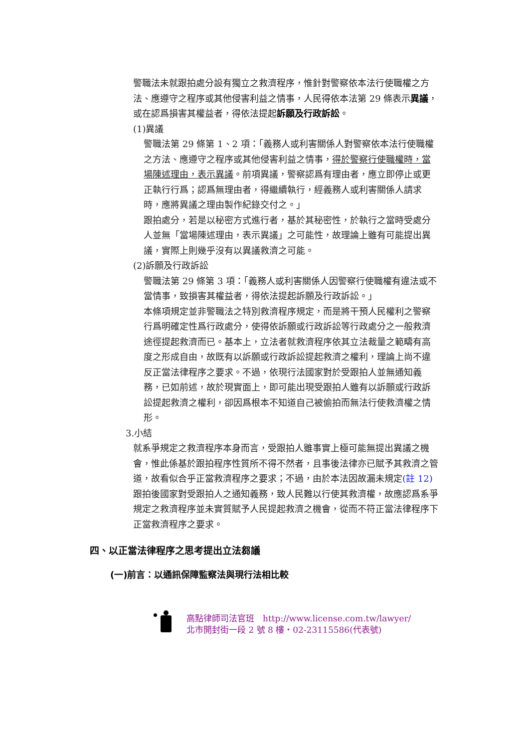警職法未就跟拍處分設有獨立之救濟程序，惟針對警察依本法行使職權之方法、應遵守之程序或其他侵害利益之情事，人民得依本法第 29 條表示異議，或在認爲損害其權益者，得依法提起訴願及行政訴訟。
(1)異議
警職法第 29 條第 1、2 項：「義務人或利害關係人對警察依本法行使職權之方法、應遵守之程序或其他侵害利益之情事，得於警察行使職權時，當場陳述理由，表示異議。前項異議，警察認爲有理由者，應立即停止或更正執行行爲；認爲無理由者，得繼續執行，經義務人或利害關係人請求時，應將異議之理由製作紀錄交付之。」
跟拍處分，若是以秘密方式進行者，基於其秘密性，於執行之當時受處分人並無「當場陳述理由，表示異議」之可能性，故理論上雖有可能提出異議，實際上則幾乎沒有以異議救濟之可能。
(2)訴願及行政訴訟
警職法第 29 條第 3 項：「義務人或利害關係人因警察行使職權有違法或不當情事，致損害其權益者，得依法提起訴願及行政訴訟。」
本條項規定並非警職法之特別救濟程序規定，而是將干預人民權利之警察行爲明確定性爲行政處分，使得依訴願或行政訴訟等行政處分之一般救濟途徑提起救濟而已。基本上，立法者就救濟程序依其立法裁量之範疇有高度之形成自由，故既有以訴願或行政訴訟提起救濟之權利，理論上尚不違反正當法律程序之要求。不過，依現行法國家對於受跟拍人並無通知義務，已如前述，故於現實面上，即可能出現受跟拍人雖有以訴願或行政訴訟提起救濟之權利，卻因爲根本不知道自己被偷拍而無法行使救濟權之情形。
3.小結
就系爭規定之救濟程序本身而言，受跟拍人雖事實上極可能無提出異議之機會，惟此係基於跟拍程序性質所不得不然者，且事後法律亦已賦予其救濟之管道，故看似合乎正當救濟程序之要求；不過，由於本法因故漏未規定(註 12) 跟拍後國家對受跟拍人之通知義務，致人民難以行使其救濟權，故應認爲系爭規定之救濟程序並未實質賦予人民提起救濟之機會，從而不符正當法律程序下正當救濟程序之要求。
四、以正當法律程序之思考提出立法芻議
(一)前言：以通訊保障監察法與現行法相比較
高點律師司法官班　http://www.license.com.tw/lawyer/
北市開封街一段 2 號 8 樓・02-23115586(代表號)